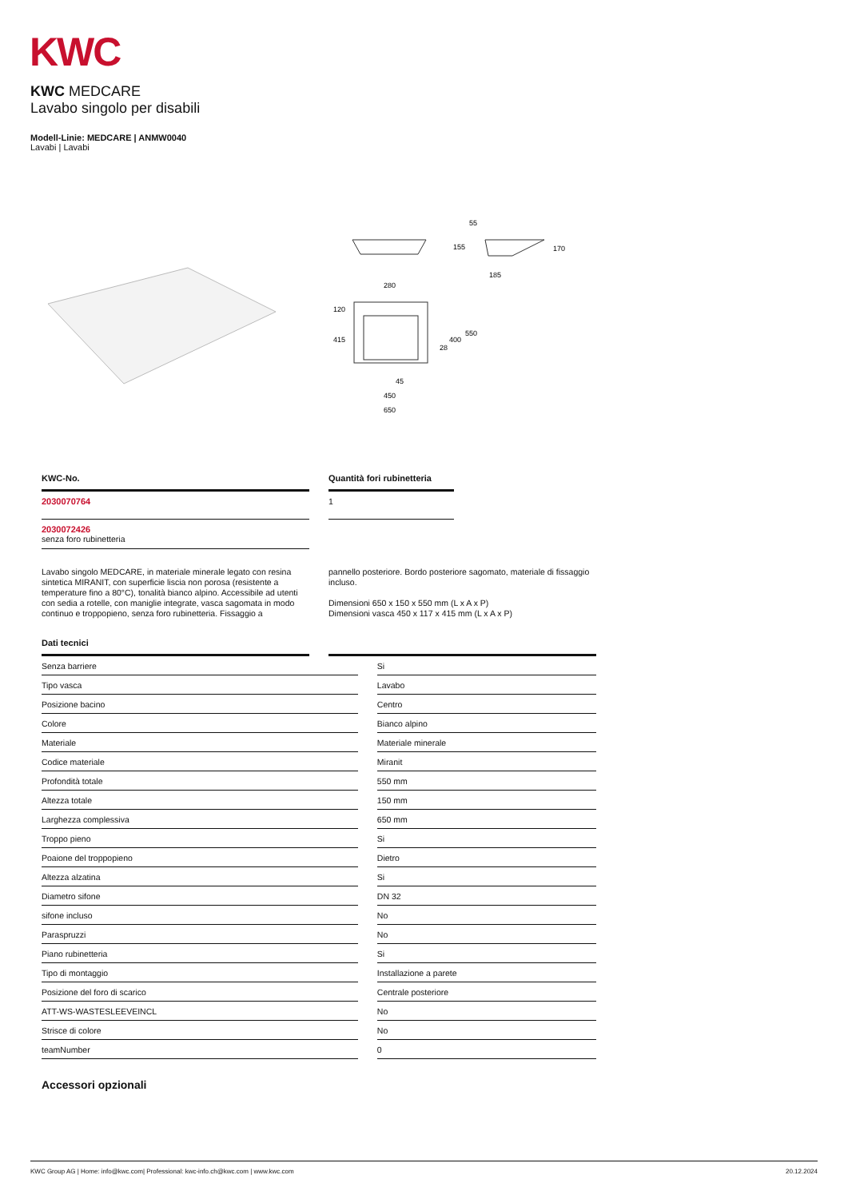KWC
KWC MEDCARE
Lavabo singolo per disabili
Modell-Linie: MEDCARE | ANMW0040
Lavabi | Lavabi
280
120
415
400
550
28
45
450
650
55
155
170
185
KWC-No.
2030070764
2030072426
senza foro rubinetteria
Quantità fori rubinetteria
1
Lavabo singolo MEDCARE, in materiale minerale legato con resina sintetica MIRANIT, con superficie liscia non porosa (resistente a temperature fino a 80°C), tonalità bianco alpino. Accessibile ad utenti con sedia a rotelle, con maniglie integrate, vasca sagomata in modo continuo e troppopieno, senza foro rubinetteria. Fissaggio a
pannello posteriore. Bordo posteriore sagomato, materiale di fissaggio incluso.
Dimensioni 650 x 150 x 550 mm (L x A x P)
Dimensioni vasca 450 x 117 x 415 mm (L x A x P)
Dati tecnici
| Senza barriere | | Si |
| Tipo vasca | | Lavabo |
| Posizione bacino | | Centro |
| Colore | | Bianco alpino |
| Materiale | | Materiale minerale |
| Codice materiale | | Miranit |
| Profondità totale | | 550 mm |
| Altezza totale | | 150 mm |
| Larghezza complessiva | | 650 mm |
| Troppo pieno | | Si |
| Poaione del troppopieno | | Dietro |
| Altezza alzatina | | Si |
| Diametro sifone | | DN 32 |
| sifone incluso | | No |
| Paraspruzzi | | No |
| Piano rubinetteria | | Si |
| Tipo di montaggio | | Installazione a parete |
| Posizione del foro di scarico | | Centrale posteriore |
| ATT-WS-WASTESLEEVEINCL | | No |
| Strisce di colore | | No |
| teamNumber | | 0 |
Accessori opzionali
KWC Group AG | Home: info@kwc.com| Professional: kwc-info.ch@kwc.com | www.kwc.com 20.12.2024